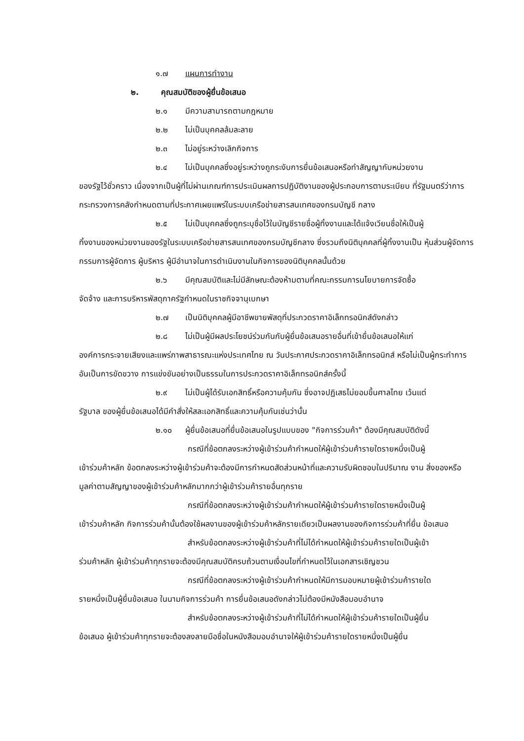๑.๗ แผนการทำงาน
๒. คุณสมบัติของผู้ยื่นข้อเสนอ
๒.๑ มีความสามารถตามกฎหมาย
๒.๒ ไม่เป็นบุคคลล้มละลาย
๒.๓ ไม่อยู่ระหว่างเลิกกิจการ
๒.๔ ไม่เป็นบุคคลซึ่งอยู่ระหว่างถูกระงับการยื่นข้อเสนอหรือทำสัญญากับหน่วยงาน
ของรัฐไว้ชั่วคราว เนื่องจากเป็นผู้ที่ไม่ผ่านเกณฑ์การประเมินผลการปฏิบัติงานของผู้ประกอบการตามระเบียบ ที่รัฐมนตรีว่าการกระทรวงการคลังกำหนดตามที่ประกาศเผยแพร่ในระบบเครือข่ายสารสนเทศของกรมบัญชี กลาง
๒.๕ ไม่เป็นบุคคลซึ่งถูกระบุชื่อไว้ในบัญชีรายชื่อผู้ทิ้งงานและได้แจ้งเวียนชื่อให้เป็นผู้
ทิ้งงานของหน่วยงานของรัฐในระบบเครือข่ายสารสนเทศของกรมบัญชีกลาง ซึ่งรวมถึงนิติบุคคลที่ผู้ทิ้งงานเป็น หุ้นส่วนผู้จัดการ กรรมการผู้จัดการ ผู้บริหาร ผู้มีอำนาจในการดำเนินงานในกิจการของนิติบุคคลนั้นด้วย
๒.๖ มีคุณสมบัติและไม่มีลักษณะต้องห้ามตามที่คณะกรรมการนโยบายการจัดซื้อ
จัดจ้าง และการบริหารพัสดุภาครัฐกำหนดในราชกิจจานุเบกษา
๒.๗ เป็นนิติบุคคลผู้มีอาชีพขายพัสดุที่ประกวดราคาอิเล็กทรอนิกส์ดังกล่าว
๒.๘ ไม่เป็นผู้มีผลประโยชน์ร่วมกันกับผู้ยื่นข้อเสนอรายอื่นที่เข้ายื่นข้อเสนอให้แก่
องค์การกระจายเสียงและแพร่ภาพสาธารณะแห่งประเทศไทย ณ วันประกาศประกวดราคาอิเล็กทรอนิกส์ หรือไม่เป็นผู้กระทำการอันเป็นการขัดขวาง การแข่งขันอย่างเป็นธรรมในการประกวดราคาอิเล็กทรอนิกส์ครั้งนี้
๒.๙ ไม่เป็นผู้ได้รับเอกสิทธิ์หรือความคุ้มกัน ซึ่งอาจปฏิเสธไม่ยอมขึ้นศาลไทย เว้นแต่
รัฐบาล ของผู้ยื่นข้อเสนอได้มีคำสั่งให้สละเอกสิทธิ์และความคุ้มกันเช่นว่านั้น
๒.๑๐ ผู้ยื่นข้อเสนอที่ยื่นข้อเสนอในรูปแบบของ "กิจการร่วมค้า" ต้องมีคุณสมบัติดังนี้
กรณีที่ข้อตกลงระหว่างผู้เข้าร่วมค้ากำหนดให้ผู้เข้าร่วมค้ารายใดรายหนึ่งเป็นผู้
เข้าร่วมค้าหลัก ข้อตกลงระหว่างผู้เข้าร่วมค้าจะต้องมีการกำหนดสัดส่วนหน้าที่และความรับผิดชอบในปริมาณ งาน สิ่งของหรือมูลค่าตามสัญญาของผู้เข้าร่วมค้าหลักมากกว่าผู้เข้าร่วมค้ารายอื่นทุกราย
กรณีที่ข้อตกลงระหว่างผู้เข้าร่วมค้ากำหนดให้ผู้เข้าร่วมค้ารายใดรายหนึ่งเป็นผู้
เข้าร่วมค้าหลัก กิจการร่วมค้านั้นต้องใช้ผลงานของผู้เข้าร่วมค้าหลักรายเดียวเป็นผลงานของกิจการร่วมค้าที่ยื่น ข้อเสนอ
สำหรับข้อตกลงระหว่างผู้เข้าร่วมค้าที่ไม่ได้กำหนดให้ผู้เข้าร่วมค้ารายใดเป็นผู้เข้า
ร่วมค้าหลัก ผู้เข้าร่วมค้าทุกรายจะต้องมีคุณสมบัติครบถ้วนตามเงื่อนไขที่กำหนดไว้ในเอกสารเชิญชวน
กรณีที่ข้อตกลงระหว่างผู้เข้าร่วมค้ากำหนดให้มีการมอบหมายผู้เข้าร่วมค้ารายใด
รายหนึ่งเป็นผู้ยื่นข้อเสนอ ในนามกิจการร่วมค้า การยื่นข้อเสนอดังกล่าวไม่ต้องมีหนังสือมอบอำนาจ
สำหรับข้อตกลงระหว่างผู้เข้าร่วมค้าที่ไม่ได้กำหนดให้ผู้เข้าร่วมค้ารายใดเป็นผู้ยื่น
ข้อเสนอ ผู้เข้าร่วมค้าทุกรายจะต้องลงลายมือชื่อในหนังสือมอบอำนาจให้ผู้เข้าร่วมค้ารายใดรายหนึ่งเป็นผู้ยื่น